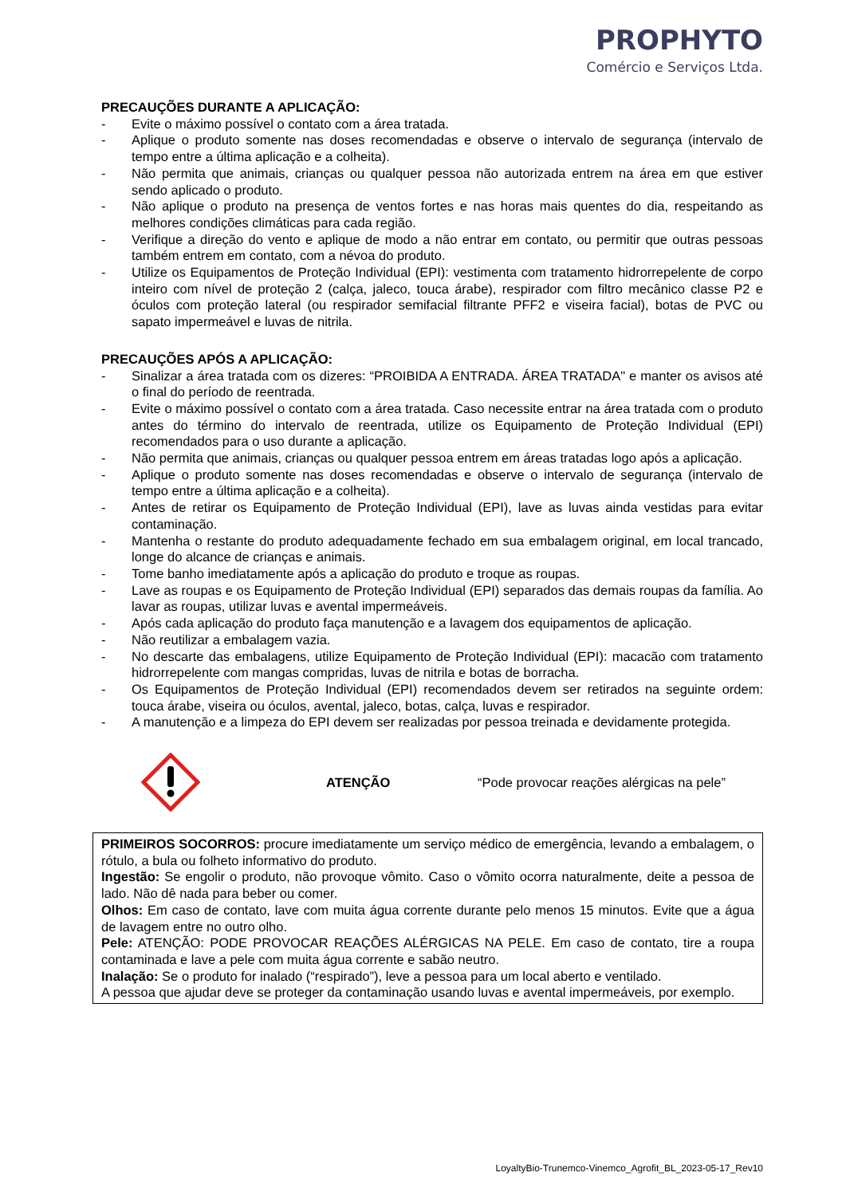PROPHYTO
Comércio e Serviços Ltda.
PRECAUÇÕES DURANTE A APLICAÇÃO:
- Evite o máximo possível o contato com a área tratada.
- Aplique o produto somente nas doses recomendadas e observe o intervalo de segurança (intervalo de tempo entre a última aplicação e a colheita).
- Não permita que animais, crianças ou qualquer pessoa não autorizada entrem na área em que estiver sendo aplicado o produto.
- Não aplique o produto na presença de ventos fortes e nas horas mais quentes do dia, respeitando as melhores condições climáticas para cada região.
- Verifique a direção do vento e aplique de modo a não entrar em contato, ou permitir que outras pessoas também entrem em contato, com a névoa do produto.
- Utilize os Equipamentos de Proteção Individual (EPI): vestimenta com tratamento hidrorrepelente de corpo inteiro com nível de proteção 2 (calça, jaleco, touca árabe), respirador com filtro mecânico classe P2 e óculos com proteção lateral (ou respirador semifacial filtrante PFF2 e viseira facial), botas de PVC ou sapato impermeável e luvas de nitrila.
PRECAUÇÕES APÓS A APLICAÇÃO:
- Sinalizar a área tratada com os dizeres: “PROIBIDA A ENTRADA. ÁREA TRATADA" e manter os avisos até o final do período de reentrada.
- Evite o máximo possível o contato com a área tratada. Caso necessite entrar na área tratada com o produto antes do término do intervalo de reentrada, utilize os Equipamento de Proteção Individual (EPI) recomendados para o uso durante a aplicação.
- Não permita que animais, crianças ou qualquer pessoa entrem em áreas tratadas logo após a aplicação.
- Aplique o produto somente nas doses recomendadas e observe o intervalo de segurança (intervalo de tempo entre a última aplicação e a colheita).
- Antes de retirar os Equipamento de Proteção Individual (EPI), lave as luvas ainda vestidas para evitar contaminação.
- Mantenha o restante do produto adequadamente fechado em sua embalagem original, em local trancado, longe do alcance de crianças e animais.
- Tome banho imediatamente após a aplicação do produto e troque as roupas.
- Lave as roupas e os Equipamento de Proteção Individual (EPI) separados das demais roupas da família. Ao lavar as roupas, utilizar luvas e avental impermeáveis.
- Após cada aplicação do produto faça manutenção e a lavagem dos equipamentos de aplicação.
- Não reutilizar a embalagem vazia.
- No descarte das embalagens, utilize Equipamento de Proteção Individual (EPI): macacão com tratamento hidrorrepelente com mangas compridas, luvas de nitrila e botas de borracha.
- Os Equipamentos de Proteção Individual (EPI) recomendados devem ser retirados na seguinte ordem: touca árabe, viseira ou óculos, avental, jaleco, botas, calça, luvas e respirador.
- A manutenção e a limpeza do EPI devem ser realizadas por pessoa treinada e devidamente protegida.
ATENÇÃO “Pode provocar reações alérgicas na pele”
PRIMEIROS SOCORROS: procure imediatamente um serviço médico de emergência, levando a embalagem, o rótulo, a bula ou folheto informativo do produto.
Ingestão: Se engolir o produto, não provoque vômito. Caso o vômito ocorra naturalmente, deite a pessoa de lado. Não dê nada para beber ou comer.
Olhos: Em caso de contato, lave com muita água corrente durante pelo menos 15 minutos. Evite que a água de lavagem entre no outro olho.
Pele: ATENÇÃO: PODE PROVOCAR REAÇÕES ALÉRGICAS NA PELE. Em caso de contato, tire a roupa contaminada e lave a pele com muita água corrente e sabão neutro.
Inalação: Se o produto for inalado (“respirado”), leve a pessoa para um local aberto e ventilado.
A pessoa que ajudar deve se proteger da contaminação usando luvas e avental impermeáveis, por exemplo.
LoyaltyBio-Trunemco-Vinemco_Agrofit_BL_2023-05-17_Rev10